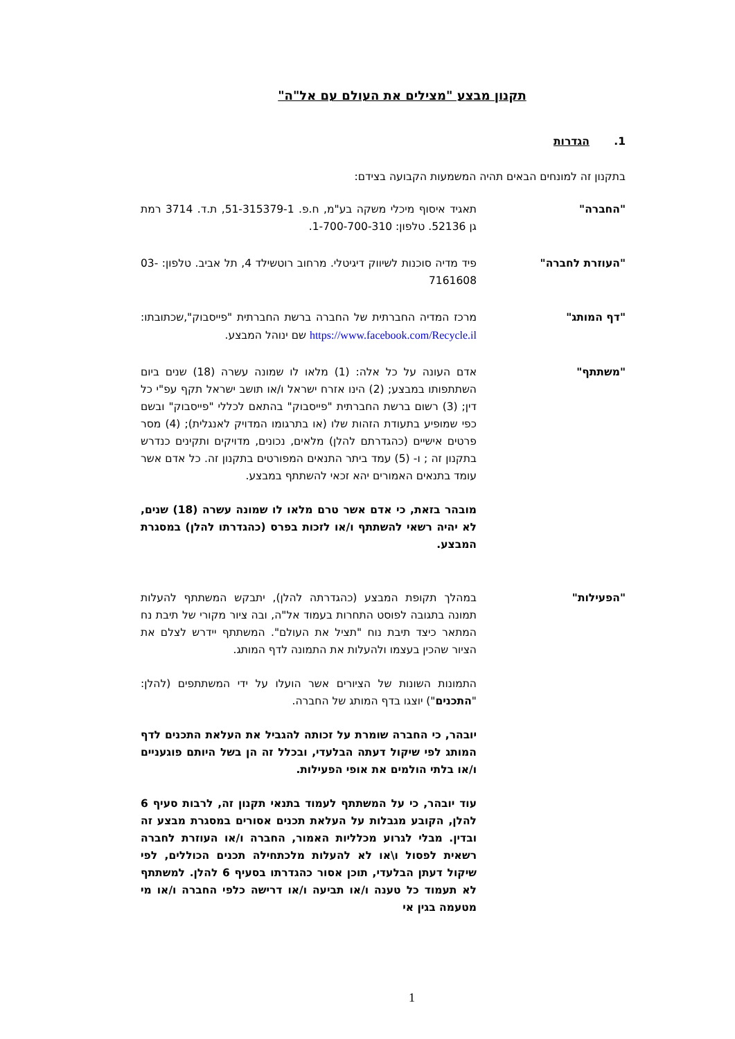תקנון מבצע "מצילים את העולם עם אל"ה"
1. הגדרות
בתקנון זה למונחים הבאים תהיה המשמעות הקבועה בצידם:
"החברה" תאגיד איסוף מיכלי משקה בע"מ, ח.פ. 51-315379-1, ת.ד. 3714 רמת גן 52136. טלפון: 1-700-700-310.
"העוזרת לחברה" פיד מדיה סוכנות לשיווק דיגיטלי. מרחוב רוטשילד 4, תל אביב. טלפון: 03-7161608
"דף המותג" מרכז המדיה החברתית של החברה ברשת החברתית "פייסבוק",שכתובתו: https://www.facebook.com/Recycle.il שם ינוהל המבצע.
"משתתף" אדם העונה על כל אלה: (1) מלאו לו שמונה עשרה (18) שנים ביום השתתפותו במבצע; (2) הינו אזרח ישראל ו/או תושב ישראל תקף עפ"י כל דין; (3) רשום ברשת החברתית "פייסבוק" בהתאם לכללי "פייסבוק" ובשם כפי שמופיע בתעודת הזהות שלו (או בתרגומו המדויק לאנגלית); (4) מסר פרטים אישיים (כהגדרתם להלן) מלאים, נכונים, מדויקים ותקינים כנדרש בתקנון זה ; ו- (5) עמד ביתר התנאים המפורטים בתקנון זה. כל אדם אשר עומד בתנאים האמורים יהא זכאי להשתתף במבצע.
מובהר בזאת, כי אדם אשר טרם מלאו לו שמונה עשרה (18) שנים, לא יהיה רשאי להשתתף ו/או לזכות בפרס (כהגדרתו להלן) במסגרת המבצע.
"הפעילות" במהלך תקופת המבצע (כהגדרתה להלן), יתבקש המשתתף להעלות תמונה בתגובה לפוסט התחרות בעמוד אל"ה, ובה ציור מקורי של תיבת נח המתאר כיצד תיבת נוח "תציל את העולם". המשתתף יידרש לצלם את הציור שהכין בעצמו ולהעלות את התמונה לדף המותג.
התמונות השונות של הציורים אשר הועלו על ידי המשתתפים (להלן: "התכנים") יוצגו בדף המותג של החברה.
יובהר, כי החברה שומרת על זכותה להגביל את העלאת התכנים לדף המותג לפי שיקול דעתה הבלעדי, ובכלל זה הן בשל היותם פוגעניים ו/או בלתי הולמים את אופי הפעילות.
עוד יובהר, כי על המשתתף לעמוד בתנאי תקנון זה, לרבות סעיף 6 להלן, הקובע מגבלות על העלאת תכנים אסורים במסגרת מבצע זה ובדין. מבלי לגרוע מכלליות האמור, החברה ו/או העוזרת לחברה רשאית לפסול ו\או לא להעלות מלכתחילה תכנים הכוללים, לפי שיקול דעתן הבלעדי, תוכן אסור כהגדרתו בסעיף 6 להלן. למשתתף לא תעמוד כל טענה ו/או תביעה ו/או דרישה כלפי החברה ו/או מי מטעמה בגין אי
1